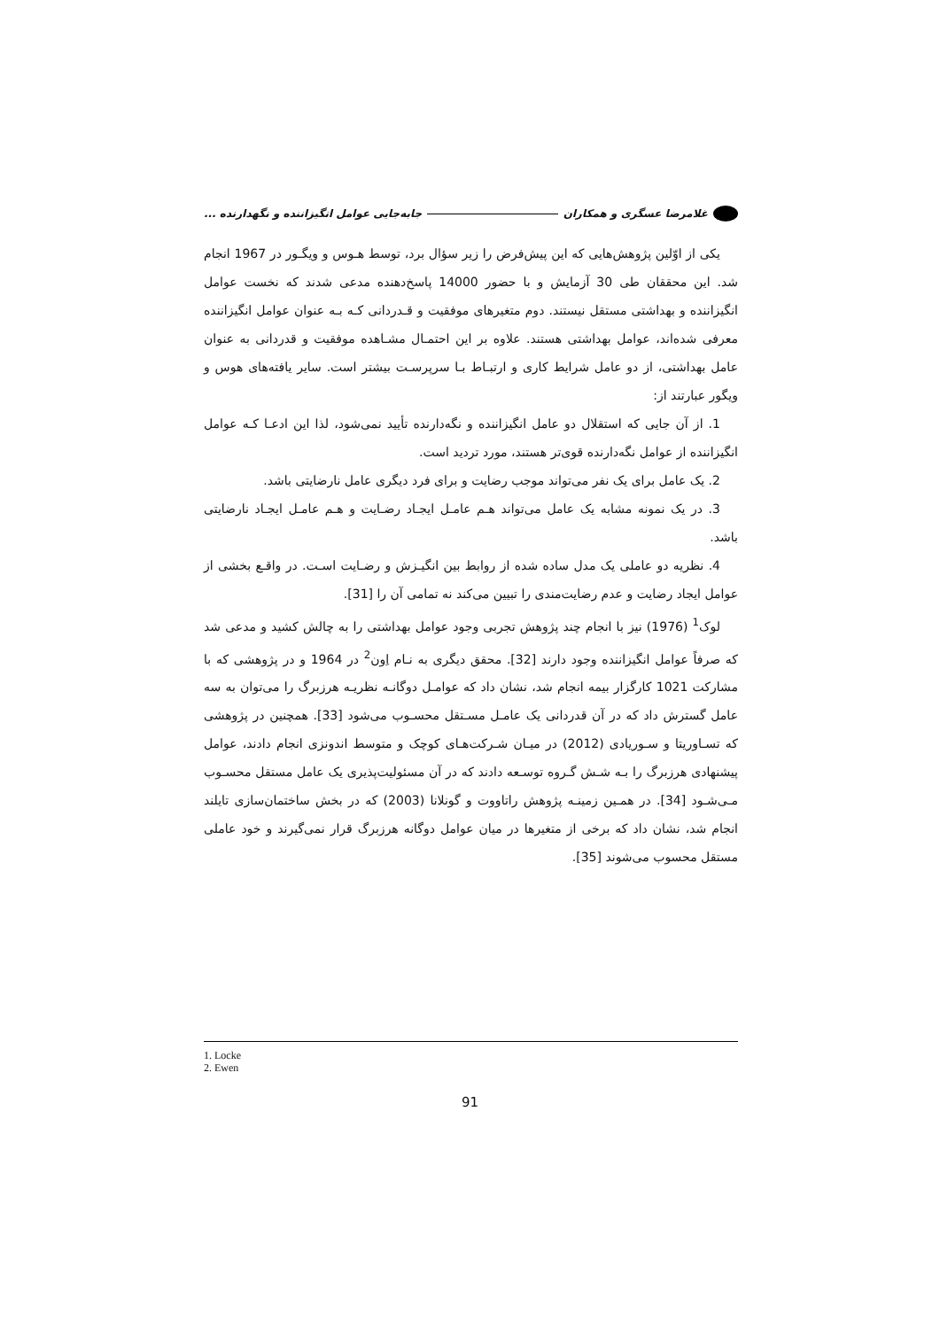غلامرضا عسگری و همکاران جابه‌جایی عوامل انگیزاننده و نگهدارنده ...
یکی از اوّلین پژوهش‌هایی که این پیش‌فرض را زیر سؤال برد، توسط هـوس و ویگـور در 1967 انجام شد. این محققان طی 30 آزمایش و با حضور 14000 پاسخ‌دهنده مدعی شدند که نخست عوامل انگیزاننده و بهداشتی مستقل نیستند. دوم متغیرهای موفقیت و قـدردانی کـه بـه عنوان عوامل انگیزاننده معرفی شده‌اند، عوامل بهداشتی هستند. علاوه بر این احتمـال مشـاهده موفقیت و قدردانی به عنوان عامل بهداشتی، از دو عامل شرایط کاری و ارتبـاط بـا سرپرسـت بیشتر است. سایر یافته‌های هوس و ویگور عبارتند از:
1. از آن جایی که استقلال دو عامل انگیزاننده و نگه‌دارنده تأیید نمی‌شود، لذا این ادعـا کـه عوامل انگیزاننده از عوامل نگه‌دارنده قوی‌تر هستند، مورد تردید است.
2. یک عامل برای یک نفر می‌تواند موجب رضایت و برای فرد دیگری عامل نارضایتی باشد.
3. در یک نمونه مشابه یک عامل می‌تواند هـم عامـل ایجـاد رضـایت و هـم عامـل ایجـاد نارضایتی باشد.
4. نظریه دو عاملی یک مدل ساده شده از روابط بین انگیـزش و رضـایت اسـت. در واقـع بخشی از عوامل ایجاد رضایت و عدم رضایت‌مندی را تبیین می‌کند نه تمامی آن را [31].
لوک<sup>1</sup> (1976) نیز با انجام چند پژوهش تجربی وجود عوامل بهداشتی را به چالش کشید و مدعی شد که صرفاً عوامل انگیزاننده وجود دارند [32]. محقق دیگری به نـام اِون<sup>2</sup> در 1964 و در پژوهشی که با مشارکت 1021 کارگزار بیمه انجام شد، نشان داد که عوامـل دوگانـه نظریـه هرزبرگ را می‌توان به سه عامل گسترش داد که در آن قدردانی یک عامـل مسـتقل محسـوب می‌شود [33]. همچنین در پژوهشی که تسـاوریتا و سـوریادی (2012) در میـان شـرکت‌هـای کوچک و متوسط اندونزی انجام دادند، عوامل پیشنهادی هرزبرگ را بـه شـش گـروه توسـعه دادند که در آن مسئولیت‌پذیری یک عامل مستقل محسـوب مـی‌شـود [34]. در همـین زمینـه پژوهش راتاووت و گونلانا (2003) که در بخش ساختمان‌سازی تایلند انجام شد، نشان داد که برخی از متغیرها در میان عوامل دوگانه هرزبرگ قرار نمی‌گیرند و خود عاملی مستقل محسوب می‌شوند [35].
1. Locke
2. Ewen
91